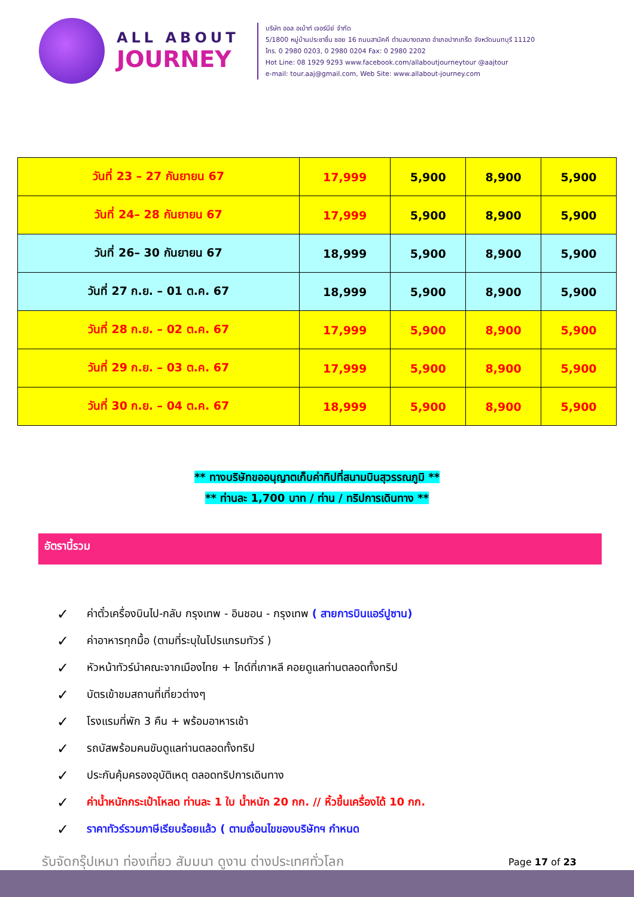ALL ABOUT
JOURNEY
บริษัท ออล อเบ้าท์ เจอร์นีย์ จำกัด
5/1800 หมู่บ้านประชาชื่น ซอย 16 ถนนสามัคคี ตำบลบางตลาด อำเภอปากเกร็ด จังหวัดนนทบุรี 11120
โทร. 0 2980 0203, 0 2980 0204 Fax: 0 2980 2202
Hot Line: 08 1929 9293 www.facebook.com/allaboutjourneytour @aajtour
e-mail: tour.aaj@gmail.com, Web Site: www.allabout-journey.com
| วันที่ 23 – 27 กันยายน 67 | 17,999 | 5,900 | 8,900 | 5,900 |
| วันที่ 24– 28 กันยายน 67 | 17,999 | 5,900 | 8,900 | 5,900 |
| วันที่ 26– 30 กันยายน 67 | 18,999 | 5,900 | 8,900 | 5,900 |
| วันที่ 27 ก.ย. – 01 ต.ค. 67 | 18,999 | 5,900 | 8,900 | 5,900 |
| วันที่ 28 ก.ย. – 02 ต.ค. 67 | 17,999 | 5,900 | 8,900 | 5,900 |
| วันที่ 29 ก.ย. – 03 ต.ค. 67 | 17,999 | 5,900 | 8,900 | 5,900 |
| วันที่ 30 ก.ย. – 04 ต.ค. 67 | 18,999 | 5,900 | 8,900 | 5,900 |
** ทางบริษัทขออนุญาตเก็บค่าทิปที่สนามบินสุวรรณภูมิ **
** ท่านละ 1,700 บาท / ท่าน / ทริปการเดินทาง **
อัตรานี้รวม
✓ ค่าตั๋วเครื่องบินไป-กลับ กรุงเทพ - อินชอน - กรุงเทพ ( สายการบินแอร์ปูซาน)
✓ ค่าอาหารทุกมื้อ (ตามที่ระบุในโปรแกรมทัวร์ )
✓ หัวหน้าทัวร์นำคณะจากเมืองไทย + ไกด์ที่เกาหลี คอยดูแลท่านตลอดทั้งทริป
✓ บัตรเข้าชมสถานที่เที่ยวต่างๆ
✓ โรงแรมที่พัก 3 คืน + พร้อมอาหารเช้า
✓ รถบัสพร้อมคนขับดูแลท่านตลอดทั้งทริป
✓ ประกันคุ้มครองอุบัติเหตุ ตลอดทริปการเดินทาง
✓ ค่าน้ำหนักกระเป๋าโหลด ท่านละ 1 ใบ น้ำหนัก 20 กก. // หิ้วขึ้นเครื่องได้ 10 กก.
✓ ราคาทัวร์รวมภาษีเรียบร้อยแล้ว ( ตามเงื่อนไขของบริษัทฯ กำหนด
รับจัดกรุ๊ปเหมา ท่องเที่ยว สัมมนา ดูงาน ต่างประเทศทั่วโลก
Page 17 of 23